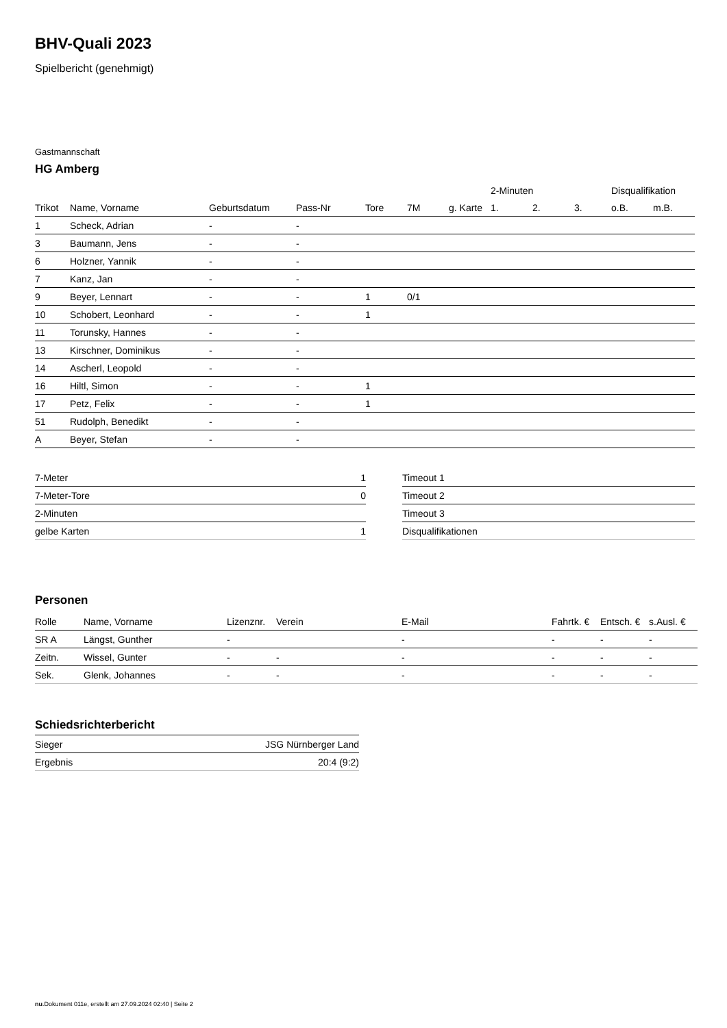BHV-Quali 2023
Spielbericht (genehmigt)
Gastmannschaft
HG Amberg
| | | | | | | | 2-Minuten | | | Disqualifikation | |
| --- | --- | --- | --- | --- | --- | --- | --- | --- | --- | --- | --- |
| Trikot | Name, Vorname | Geburtsdatum | Pass-Nr | Tore | 7M | g. Karte | 1. | 2. | 3. | o.B. | m.B. |
| 1 | Scheck, Adrian | - | - | | | | | | | | |
| 3 | Baumann, Jens | - | - | | | | | | | | |
| 6 | Holzner, Yannik | - | - | | | | | | | | |
| 7 | Kanz, Jan | - | - | | | | | | | | |
| 9 | Beyer, Lennart | - | - | 1 | 0/1 | | | | | | |
| 10 | Schobert, Leonhard | - | - | 1 | | | | | | | |
| 11 | Torunsky, Hannes | - | - | | | | | | | | |
| 13 | Kirschner, Dominikus | - | - | | | | | | | | |
| 14 | Ascherl, Leopold | - | - | | | | | | | | |
| 16 | Hiltl, Simon | - | - | 1 | | | | | | | |
| 17 | Petz, Felix | - | - | 1 | | | | | | | |
| 51 | Rudolph, Benedikt | - | - | | | | | | | | |
| A | Beyer, Stefan | - | - | | | | | | | | |
| 7-Meter | 1 |
| 7-Meter-Tore | 0 |
| 2-Minuten | |
| gelbe Karten | 1 |
| Timeout 1 |
| Timeout 2 |
| Timeout 3 |
| Disqualifikationen |
Personen
| Rolle | Name, Vorname | Lizenznr. | Verein | E-Mail | Fahrtk. € | Entsch. € | s.Ausl. € |
| --- | --- | --- | --- | --- | --- | --- | --- |
| SR A | Längst, Gunther | - | | - | - | - | - |
| Zeitn. | Wissel, Gunter | - | - | - | - | - | - |
| Sek. | Glenk, Johannes | - | - | - | - | - | - |
Schiedsrichterbericht
| Sieger | JSG Nürnberger Land |
| Ergebnis | 20:4 (9:2) |
nu.Dokument 011e, erstellt am 27.09.2024 02:40 | Seite 2